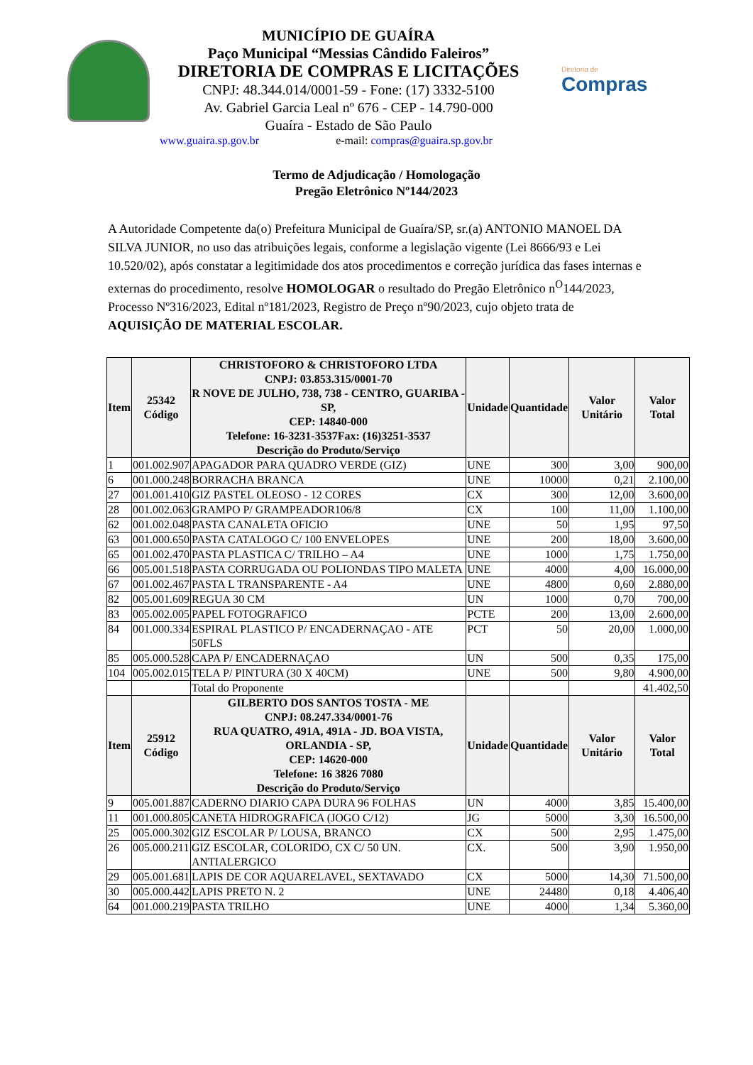MUNICÍPIO DE GUAÍRA
Paço Municipal “Messias Cândido Faleiros”
DIRETORIA DE COMPRAS E LICITAÇÕES
CNPJ: 48.344.014/0001-59 - Fone: (17) 3332-5100
Av. Gabriel Garcia Leal nº 676 - CEP - 14.790-000
Guaíra - Estado de São Paulo
Diretoria de
Compras
www.guaira.sp.gov.br e-mail: compras@guaira.sp.gov.br
Termo de Adjudicação / Homologação
Pregão Eletrônico Nº144/2023
A Autoridade Competente da(o) Prefeitura Municipal de Guaíra/SP, sr.(a) ANTONIO MANOEL DA SILVA JUNIOR, no uso das atribuições legais, conforme a legislação vigente (Lei 8666/93 e Lei 10.520/02), após constatar a legitimidade dos atos procedimentos e correção jurídica das fases internas e externas do procedimento, resolve HOMOLOGAR o resultado do Pregão Eletrônico n<sup>O</sup>144/2023, Processo Nº316/2023, Edital nº181/2023, Registro de Preço nº90/2023, cujo objeto trata de AQUISIÇÃO DE MATERIAL ESCOLAR.
| Item | 25342 Código | CHRISTOFORO & CHRISTOFORO LTDA CNPJ: 03.853.315/0001-70 R NOVE DE JULHO, 738, 738 - CENTRO, GUARIBA - SP, CEP: 14840-000 Telefone: 16-3231-3537Fax: (16)3251-3537 Descrição do Produto/Serviço | Unidade | Quantidade | Valor Unitário | Valor Total |
| --- | --- | --- | --- | --- | --- | --- |
| 1 | 001.002.907 | APAGADOR PARA QUADRO VERDE (GIZ) | UNE | 300 | 3,00 | 900,00 |
| 6 | 001.000.248 | BORRACHA BRANCA | UNE | 10000 | 0,21 | 2.100,00 |
| 27 | 001.001.410 | GIZ PASTEL OLEOSO - 12 CORES | CX | 300 | 12,00 | 3.600,00 |
| 28 | 001.002.063 | GRAMPO P/ GRAMPEADOR106/8 | CX | 100 | 11,00 | 1.100,00 |
| 62 | 001.002.048 | PASTA CANALETA OFICIO | UNE | 50 | 1,95 | 97,50 |
| 63 | 001.000.650 | PASTA CATALOGO C/ 100 ENVELOPES | UNE | 200 | 18,00 | 3.600,00 |
| 65 | 001.002.470 | PASTA PLASTICA C/ TRILHO – A4 | UNE | 1000 | 1,75 | 1.750,00 |
| 66 | 005.001.518 | PASTA CORRUGADA OU POLIONDAS TIPO MALETA | UNE | 4000 | 4,00 | 16.000,00 |
| 67 | 001.002.467 | PASTA L TRANSPARENTE - A4 | UNE | 4800 | 0,60 | 2.880,00 |
| 82 | 005.001.609 | REGUA 30 CM | UN | 1000 | 0,70 | 700,00 |
| 83 | 005.002.005 | PAPEL FOTOGRAFICO | PCTE | 200 | 13,00 | 2.600,00 |
| 84 | 001.000.334 | ESPIRAL PLASTICO P/ ENCADERNAÇAO - ATE 50FLS | PCT | 50 | 20,00 | 1.000,00 |
| 85 | 005.000.528 | CAPA P/ ENCADERNAÇAO | UN | 500 | 0,35 | 175,00 |
| 104 | 005.002.015 | TELA P/ PINTURA (30 X 40CM) | UNE | 500 | 9,80 | 4.900,00 |
| | | Total do Proponente | | | | 41.402,50 |
| Item | 25912 Código | GILBERTO DOS SANTOS TOSTA - ME CNPJ: 08.247.334/0001-76 RUA QUATRO, 491A, 491A - JD. BOA VISTA, ORLANDIA - SP, CEP: 14620-000 Telefone: 16 3826 7080 Descrição do Produto/Serviço | Unidade | Quantidade | Valor Unitário | Valor Total |
| 9 | 005.001.887 | CADERNO DIARIO CAPA DURA 96 FOLHAS | UN | 4000 | 3,85 | 15.400,00 |
| 11 | 001.000.805 | CANETA HIDROGRAFICA (JOGO C/12) | JG | 5000 | 3,30 | 16.500,00 |
| 25 | 005.000.302 | GIZ ESCOLAR P/ LOUSA, BRANCO | CX | 500 | 2,95 | 1.475,00 |
| 26 | 005.000.211 | GIZ ESCOLAR, COLORIDO, CX C/ 50 UN. ANTIALERGICO | CX. | 500 | 3,90 | 1.950,00 |
| 29 | 005.001.681 | LAPIS DE COR AQUARELAVEL, SEXTAVADO | CX | 5000 | 14,30 | 71.500,00 |
| 30 | 005.000.442 | LAPIS PRETO N. 2 | UNE | 24480 | 0,18 | 4.406,40 |
| 64 | 001.000.219 | PASTA TRILHO | UNE | 4000 | 1,34 | 5.360,00 |